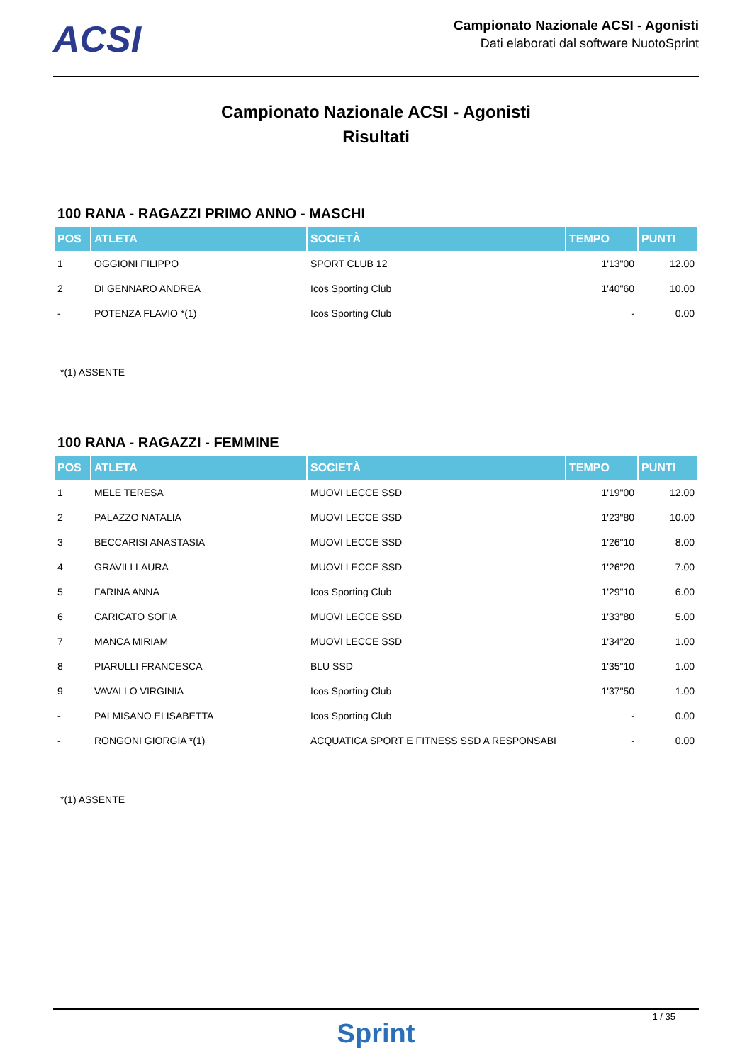ACSI
Campionato Nazionale ACSI - Agonisti
Dati elaborati dal software NuotoSprint
Campionato Nazionale ACSI - Agonisti
Risultati
100 RANA - RAGAZZI PRIMO ANNO - MASCHI
| POS | ATLETA | SOCIETÀ | TEMPO | PUNTI |
| --- | --- | --- | --- | --- |
| 1 | OGGIONI FILIPPO | SPORT CLUB 12 | 1'13"00 | 12.00 |
| 2 | DI GENNARO ANDREA | Icos Sporting Club | 1'40"60 | 10.00 |
| - | POTENZA FLAVIO *(1) | Icos Sporting Club | - | 0.00 |
*(1) ASSENTE
100 RANA - RAGAZZI - FEMMINE
| POS | ATLETA | SOCIETÀ | TEMPO | PUNTI |
| --- | --- | --- | --- | --- |
| 1 | MELE TERESA | MUOVI LECCE SSD | 1'19"00 | 12.00 |
| 2 | PALAZZO NATALIA | MUOVI LECCE SSD | 1'23"80 | 10.00 |
| 3 | BECCARISI ANASTASIA | MUOVI LECCE SSD | 1'26"10 | 8.00 |
| 4 | GRAVILI LAURA | MUOVI LECCE SSD | 1'26"20 | 7.00 |
| 5 | FARINA ANNA | Icos Sporting Club | 1'29"10 | 6.00 |
| 6 | CARICATO SOFIA | MUOVI LECCE SSD | 1'33"80 | 5.00 |
| 7 | MANCA MIRIAM | MUOVI LECCE SSD | 1'34"20 | 1.00 |
| 8 | PIARULLI FRANCESCA | BLU SSD | 1'35"10 | 1.00 |
| 9 | VAVALLO VIRGINIA | Icos Sporting Club | 1'37"50 | 1.00 |
| - | PALMISANO ELISABETTA | Icos Sporting Club | - | 0.00 |
| - | RONGONI GIORGIA *(1) | ACQUATICA SPORT E FITNESS SSD A RESPONSABI | - | 0.00 |
*(1) ASSENTE
1 / 35
Sprint